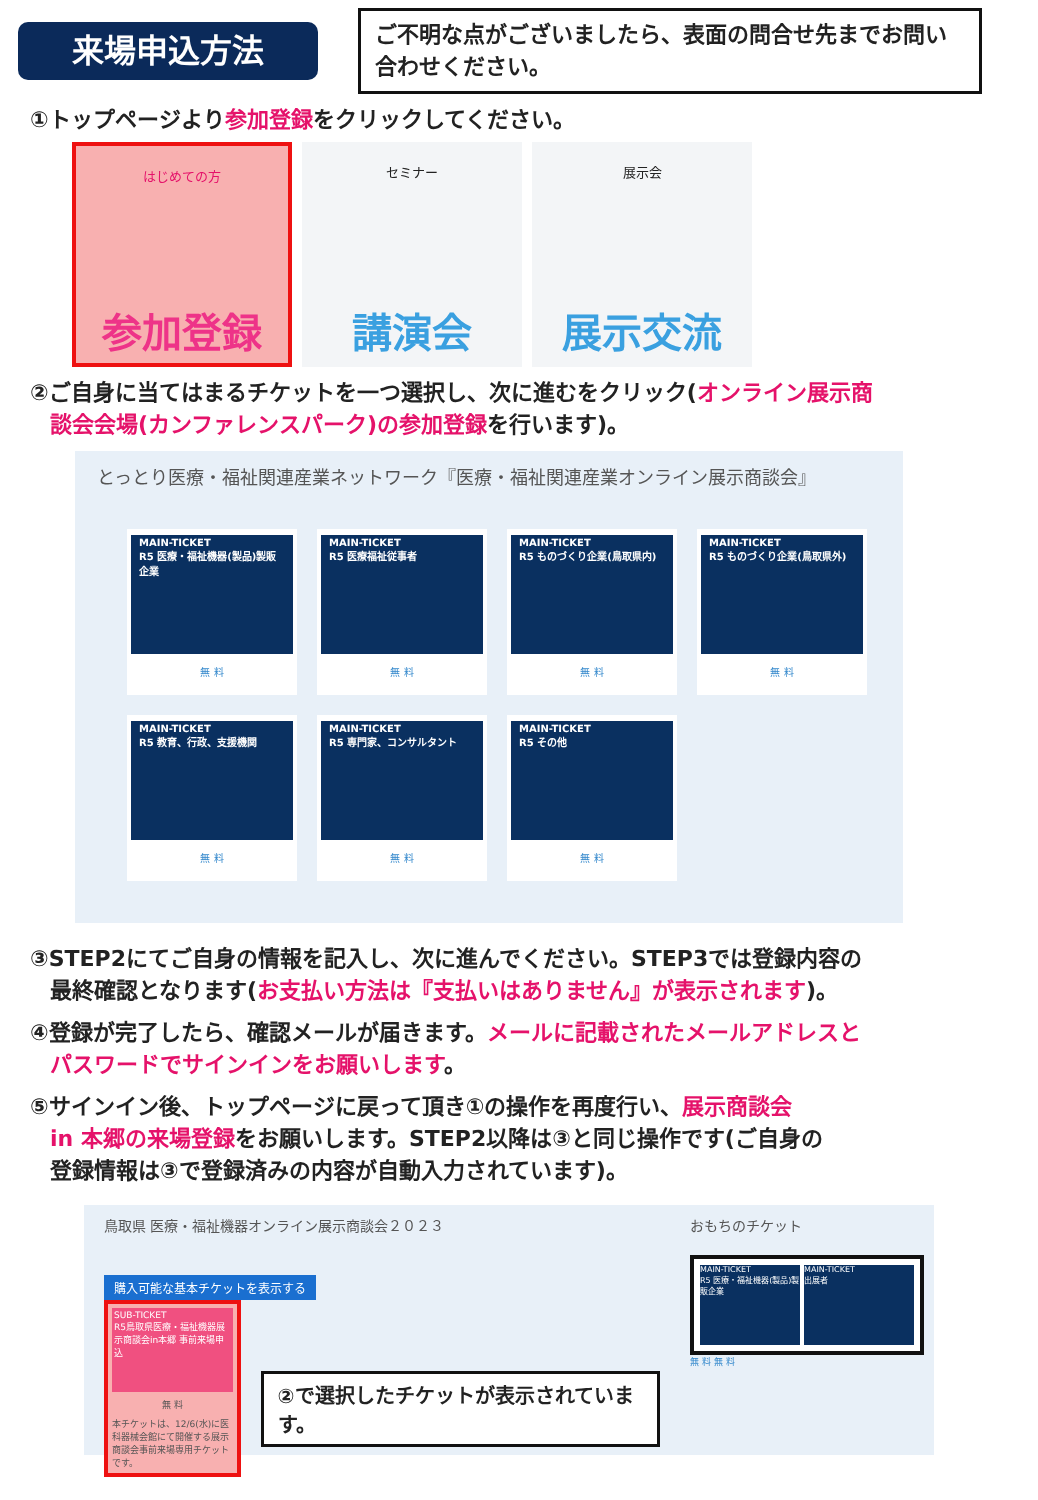来場申込方法
ご不明な点がございましたら、表面の問合せ先までお問い合わせください。
①トップページより参加登録をクリックしてください。
はじめての方
参加登録
セミナー
講演会
展示会
展示交流
②ご自身に当てはまるチケットを一つ選択し、次に進むをクリック(オンライン展示商
談会会場(カンファレンスパーク)の参加登録を行います)。
とっとり医療・福祉関連産業ネットワーク『医療・福祉関連産業オンライン展示商談会』
MAIN-TICKET
R5 医療・福祉機器(製品)製販企業
無 料
MAIN-TICKET
R5 医療福祉従事者
無 料
MAIN-TICKET
R5 ものづくり企業(鳥取県内)
無 料
MAIN-TICKET
R5 ものづくり企業(鳥取県外)
無 料
MAIN-TICKET
R5 教育、行政、支援機関
無 料
MAIN-TICKET
R5 専門家、コンサルタント
無 料
MAIN-TICKET
R5 その他
無 料
③STEP2にてご自身の情報を記入し、次に進んでください。STEP3では登録内容の
最終確認となります(お支払い方法は『支払いはありません』が表示されます)。
④登録が完了したら、確認メールが届きます。メールに記載されたメールアドレスと
パスワードでサインインをお願いします。
⑤サインイン後、トップページに戻って頂き①の操作を再度行い、展示商談会
in 本郷の来場登録をお願いします。STEP2以降は③と同じ操作です(ご自身の
登録情報は③で登録済みの内容が自動入力されています)。
鳥取県 医療・福祉機器オンライン展示商談会２０２３
購入可能な基本チケットを表示する
SUB-TICKET
R5鳥取県医療・福祉機器展示商談会in本郷 事前来場申込
無 料
本チケットは、12/6(水)に医科器械会館にて開催する展示商談会事前来場専用チケットです。
②で選択したチケットが表示されています。
おもちのチケット
MAIN-TICKET
R5 医療・福祉機器(製品)製販企業
MAIN-TICKET
出展者
無 料 無 料